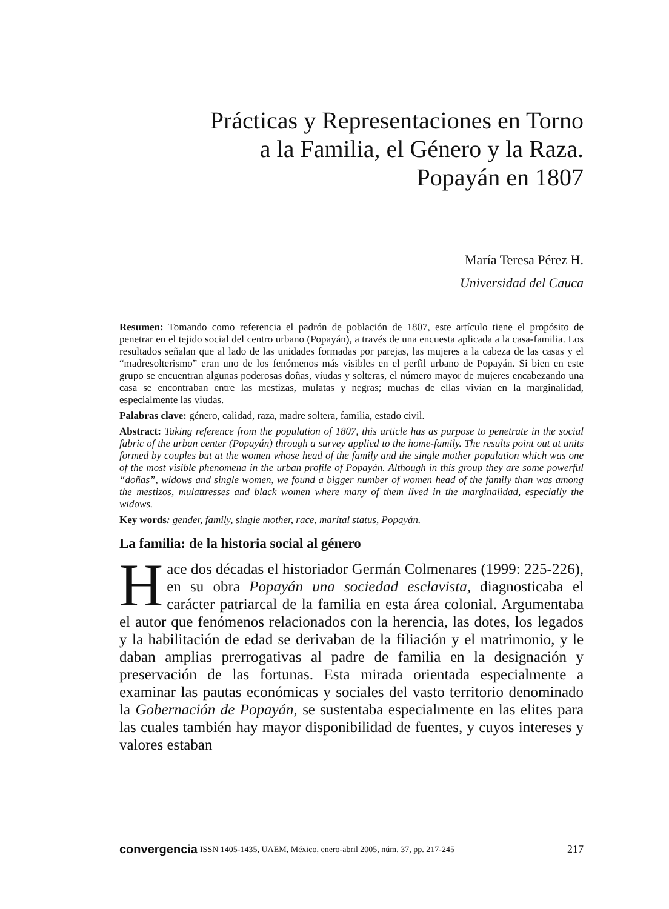Prácticas y Representaciones en Torno
a la Familia, el Género y la Raza.
Popayán en 1807
María Teresa Pérez H.
Universidad del Cauca
Resumen: Tomando como referencia el padrón de población de 1807, este artículo tiene el propósito de penetrar en el tejido social del centro urbano (Popayán), a través de una encuesta aplicada a la casa-familia. Los resultados señalan que al lado de las unidades formadas por parejas, las mujeres a la cabeza de las casas y el “madresolterismo” eran uno de los fenómenos más visibles en el perfil urbano de Popayán. Si bien en este grupo se encuentran algunas poderosas doñas, viudas y solteras, el número mayor de mujeres encabezando una casa se encontraban entre las mestizas, mulatas y negras; muchas de ellas vivían en la marginalidad, especialmente las viudas.
Palabras clave: género, calidad, raza, madre soltera, familia, estado civil.
Abstract: Taking reference from the population of 1807, this article has as purpose to penetrate in the social fabric of the urban center (Popayán) through a survey applied to the home-family. The results point out at units formed by couples but at the women whose head of the family and the single mother population which was one of the most visible phenomena in the urban profile of Popayán. Although in this group they are some powerful “doñas”, widows and single women, we found a bigger number of women head of the family than was among the mestizos, mulattresses and black women where many of them lived in the marginalidad, especially the widows.
Key words: gender, family, single mother, race, marital status, Popayán.
La familia: de la historia social al género
Hace dos décadas el historiador Germán Colmenares (1999: 225-226), en su obra Popayán una sociedad esclavista, diagnosticaba el carácter patriarcal de la familia en esta área colonial. Argumentaba el autor que fenómenos relacionados con la herencia, las dotes, los legados y la habilitación de edad se derivaban de la filiación y el matrimonio, y le daban amplias prerrogativas al padre de familia en la designación y preservación de las fortunas. Esta mirada orientada especialmente a examinar las pautas económicas y sociales del vasto territorio denominado la Gobernación de Popayán, se sustentaba especialmente en las elites para las cuales también hay mayor disponibilidad de fuentes, y cuyos intereses y valores estaban
convergencia ISSN 1405-1435, UAEM, México, enero-abril 2005, núm. 37, pp. 217-245 217